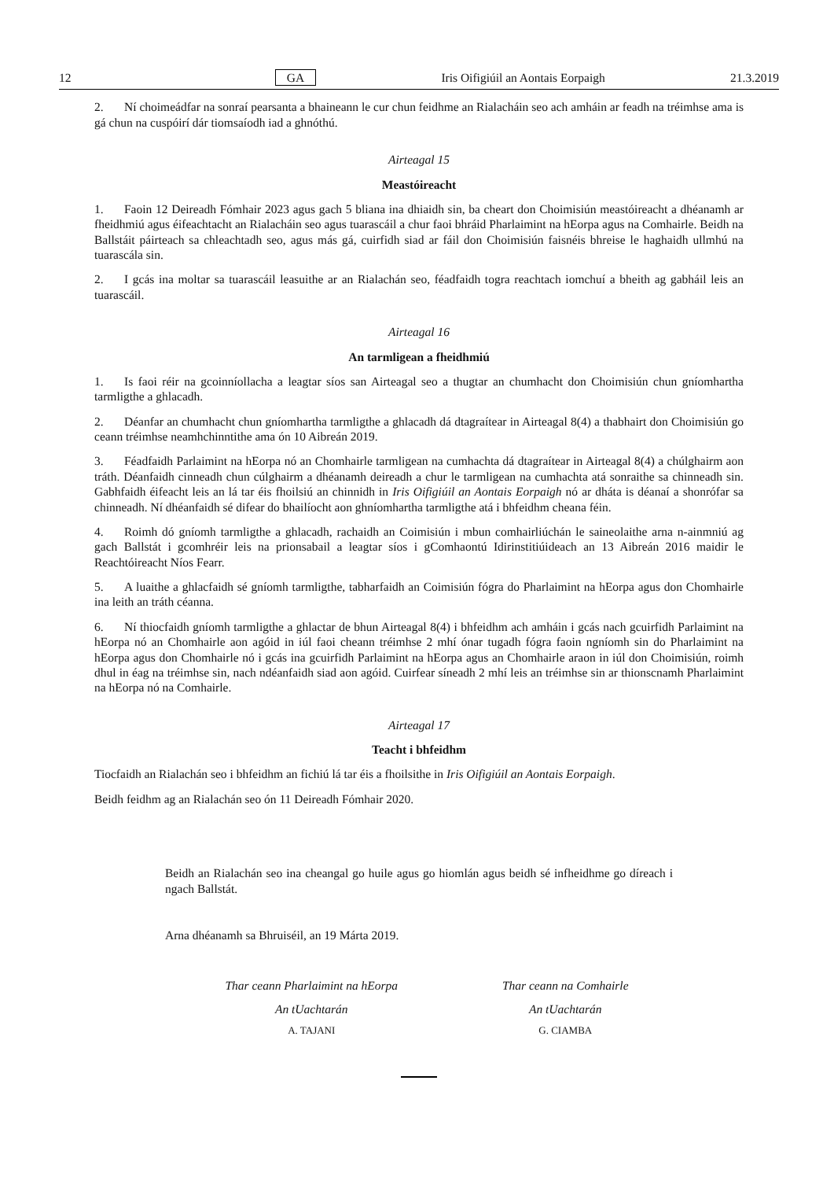12 GA Iris Oifigiúil an Aontais Eorpaigh 21.3.2019
2. Ní choimeádfar na sonraí pearsanta a bhaineann le cur chun feidhme an Rialacháin seo ach amháin ar feadh na tréimhse ama is gá chun na cuspóirí dár tiomsaíodh iad a ghnóthú.
Airteagal 15
Meastóireacht
1. Faoin 12 Deireadh Fómhair 2023 agus gach 5 bliana ina dhiaidh sin, ba cheart don Choimisiún meastóireacht a dhéanamh ar fheidhmiú agus éifeachtacht an Rialacháin seo agus tuarascáil a chur faoi bhráid Pharlaimint na hEorpa agus na Comhairle. Beidh na Ballstáit páirteach sa chleachtadh seo, agus más gá, cuirfidh siad ar fáil don Choimisiún faisnéis bhreise le haghaidh ullmhú na tuarascála sin.
2. I gcás ina moltar sa tuarascáil leasuithe ar an Rialachán seo, féadfaidh togra reachtach iomchuí a bheith ag gabháil leis an tuarascáil.
Airteagal 16
An tarmligean a fheidhmiú
1. Is faoi réir na gcoinníollacha a leagtar síos san Airteagal seo a thugtar an chumhacht don Choimisiún chun gníomhartha tarmligthe a ghlacadh.
2. Déanfar an chumhacht chun gníomhartha tarmligthe a ghlacadh dá dtagraítear in Airteagal 8(4) a thabhairt don Choimisiún go ceann tréimhse neamhchinntithe ama ón 10 Aibreán 2019.
3. Féadfaidh Parlaimint na hEorpa nó an Chomhairle tarmligean na cumhachta dá dtagraítear in Airteagal 8(4) a chúlghairm aon tráth. Déanfaidh cinneadh chun cúlghairm a dhéanamh deireadh a chur le tarmligean na cumhachta atá sonraithe sa chinneadh sin. Gabhfaidh éifeacht leis an lá tar éis fhoilsiú an chinnidh in Iris Oifigiúil an Aontais Eorpaigh nó ar dháta is déanaí a shonrófar sa chinneadh. Ní dhéanfaidh sé difear do bhailíocht aon ghníomhartha tarmligthe atá i bhfeidhm cheana féin.
4. Roimh dó gníomh tarmligthe a ghlacadh, rachaidh an Coimisiún i mbun comhairliúchán le saineolaithe arna n-ainmniú ag gach Ballstát i gcomhréir leis na prionsabail a leagtar síos i gComhaontú Idirinstitiúideach an 13 Aibreán 2016 maidir le Reachtóireacht Níos Fearr.
5. A luaithe a ghlacfaidh sé gníomh tarmligthe, tabharfaidh an Coimisiún fógra do Pharlaimint na hEorpa agus don Chomhairle ina leith an tráth céanna.
6. Ní thiocfaidh gníomh tarmligthe a ghlactar de bhun Airteagal 8(4) i bhfeidhm ach amháin i gcás nach gcuirfidh Parlaimint na hEorpa nó an Chomhairle aon agóid in iúl faoi cheann tréimhse 2 mhí ónar tugadh fógra faoin ngníomh sin do Pharlaimint na hEorpa agus don Chomhairle nó i gcás ina gcuirfidh Parlaimint na hEorpa agus an Chomhairle araon in iúl don Choimisiún, roimh dhul in éag na tréimhse sin, nach ndéanfaidh siad aon agóid. Cuirfear síneadh 2 mhí leis an tréimhse sin ar thionscnamh Pharlaimint na hEorpa nó na Comhairle.
Airteagal 17
Teacht i bhfeidhm
Tiocfaidh an Rialachán seo i bhfeidhm an fichiú lá tar éis a fhoilsithe in Iris Oifigiúil an Aontais Eorpaigh.
Beidh feidhm ag an Rialachán seo ón 11 Deireadh Fómhair 2020.
Beidh an Rialachán seo ina cheangal go huile agus go hiomlán agus beidh sé infheidhme go díreach i ngach Ballstát.
Arna dhéanamh sa Bhruiséil, an 19 Márta 2019.
Thar ceann Pharlaimint na hEorpa
An tUachtarán
A. TAJANI
Thar ceann na Comhairle
An tUachtarán
G. CIAMBA